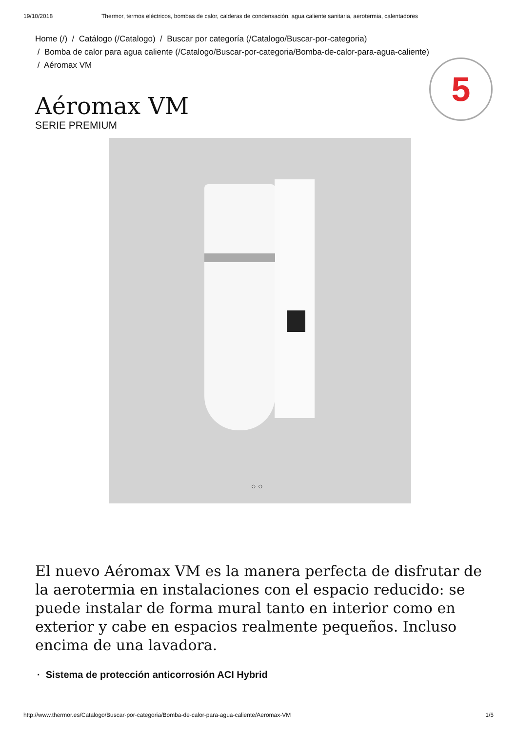19/10/2018 Thermor, termos eléctricos, bombas de calor, calderas de condensación, agua caliente sanitaria, aerotermia, calentadores
5
Home (/) / Catálogo (/Catalogo) / Buscar por categoría (/Catalogo/Buscar-por-categoria)
/ Bomba de calor para agua caliente (/Catalogo/Buscar-por-categoria/Bomba-de-calor-para-agua-caliente)
/ Aéromax VM
Aéromax VM
SERIE PREMIUM
○ ○
El nuevo Aéromax VM es la manera perfecta de disfrutar de la aerotermia en instalaciones con el espacio reducido: se puede instalar de forma mural tanto en interior como en exterior y cabe en espacios realmente pequeños. Incluso encima de una lavadora.
· Sistema de protección anticorrosión ACI Hybrid
http://www.thermor.es/Catalogo/Buscar-por-categoria/Bomba-de-calor-para-agua-caliente/Aeromax-VM 1/5